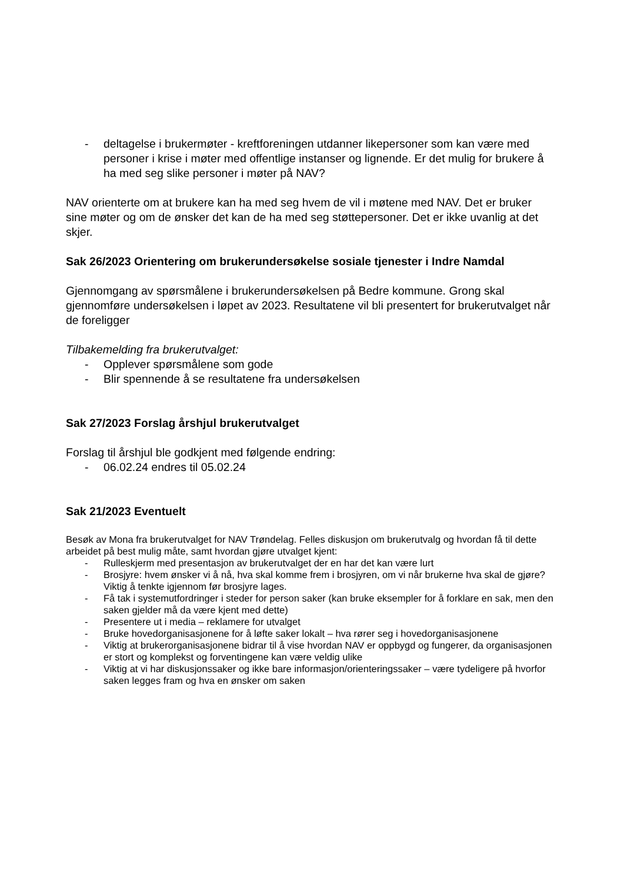- deltagelse i brukermøter - kreftforeningen utdanner likepersoner som kan være med personer i krise i møter med offentlige instanser og lignende. Er det mulig for brukere å ha med seg slike personer i møter på NAV?
NAV orienterte om at brukere kan ha med seg hvem de vil i møtene med NAV. Det er bruker sine møter og om de ønsker det kan de ha med seg støttepersoner. Det er ikke uvanlig at det skjer.
Sak 26/2023 Orientering om brukerundersøkelse sosiale tjenester i Indre Namdal
Gjennomgang av spørsmålene i brukerundersøkelsen på Bedre kommune. Grong skal gjennomføre undersøkelsen i løpet av 2023. Resultatene vil bli presentert for brukerutvalget når de foreligger
Tilbakemelding fra brukerutvalget:
- Opplever spørsmålene som gode
- Blir spennende å se resultatene fra undersøkelsen
Sak 27/2023 Forslag årshjul brukerutvalget
Forslag til årshjul ble godkjent med følgende endring:
- 06.02.24 endres til 05.02.24
Sak 21/2023 Eventuelt
Besøk av Mona fra brukerutvalget for NAV Trøndelag. Felles diskusjon om brukerutvalg og hvordan få til dette arbeidet på best mulig måte, samt hvordan gjøre utvalget kjent:
- Rulleskjerm med presentasjon av brukerutvalget der en har det kan være lurt
- Brosjyre: hvem ønsker vi å nå, hva skal komme frem i brosjyren, om vi når brukerne hva skal de gjøre? Viktig å tenkte igjennom før brosjyre lages.
- Få tak i systemutfordringer i steder for person saker (kan bruke eksempler for å forklare en sak, men den saken gjelder må da være kjent med dette)
- Presentere ut i media – reklamere for utvalget
- Bruke hovedorganisasjonene for å løfte saker lokalt – hva rører seg i hovedorganisasjonene
- Viktig at brukerorganisasjonene bidrar til å vise hvordan NAV er oppbygd og fungerer, da organisasjonen er stort og komplekst og forventingene kan være veldig ulike
- Viktig at vi har diskusjonssaker og ikke bare informasjon/orienteringssaker – være tydeligere på hvorfor saken legges fram og hva en ønsker om saken